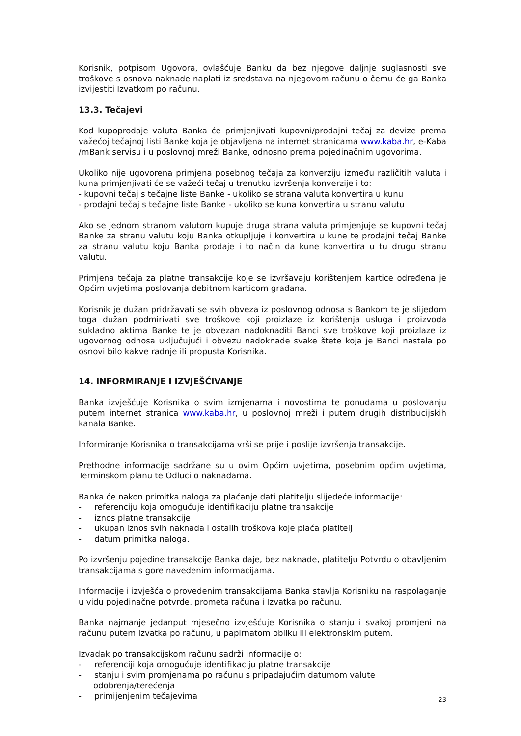Korisnik, potpisom Ugovora, ovlašćuje Banku da bez njegove daljnje suglasnosti sve troškove s osnova naknade naplati iz sredstava na njegovom računu o čemu će ga Banka izvijestiti Izvatkom po računu.
13.3. Tečajevi
Kod kupoprodaje valuta Banka će primjenjivati kupovni/prodajni tečaj za devize prema važećoj tečajnoj listi Banke koja je objavljena na internet stranicama www.kaba.hr, e-Kaba /mBank servisu i u poslovnoj mreži Banke, odnosno prema pojedinačnim ugovorima.
Ukoliko nije ugovorena primjena posebnog tečaja za konverziju između različitih valuta i kuna primjenjivati će se važeći tečaj u trenutku izvršenja konverzije i to:
- kupovni tečaj s tečajne liste Banke - ukoliko se strana valuta konvertira u kunu
- prodajni tečaj s tečajne liste Banke - ukoliko se kuna konvertira u stranu valutu
Ako se jednom stranom valutom kupuje druga strana valuta primjenjuje se kupovni tečaj Banke za stranu valutu koju Banka otkupljuje i konvertira u kune te prodajni tečaj Banke za stranu valutu koju Banka prodaje i to način da kune konvertira u tu drugu stranu valutu.
Primjena tečaja za platne transakcije koje se izvršavaju korištenjem kartice određena je Općim uvjetima poslovanja debitnom karticom građana.
Korisnik je dužan pridržavati se svih obveza iz poslovnog odnosa s Bankom te je slijedom toga dužan podmirivati sve troškove koji proizlaze iz korištenja usluga i proizvoda sukladno aktima Banke te je obvezan nadoknaditi Banci sve troškove koji proizlaze iz ugovornog odnosa uključujući i obvezu nadoknade svake štete koja je Banci nastala po osnovi bilo kakve radnje ili propusta Korisnika.
14. INFORMIRANJE I IZVJEŠĆIVANJE
Banka izvješćuje Korisnika o svim izmjenama i novostima te ponudama u poslovanju putem internet stranica www.kaba.hr, u poslovnoj mreži i putem drugih distribucijskih kanala Banke.
Informiranje Korisnika o transakcijama vrši se prije i poslije izvršenja transakcije.
Prethodne informacije sadržane su u ovim Općim uvjetima, posebnim općim uvjetima, Terminskom planu te Odluci o naknadama.
Banka će nakon primitka naloga za plaćanje dati platitelju slijedeće informacije:
- referenciju koja omogućuje identifikaciju platne transakcije
- iznos platne transakcije
- ukupan iznos svih naknada i ostalih troškova koje plaća platitelj
- datum primitka naloga.
Po izvršenju pojedine transakcije Banka daje, bez naknade, platitelju Potvrdu o obavljenim transakcijama s gore navedenim informacijama.
Informacije i izvješća o provedenim transakcijama Banka stavlja Korisniku na raspolaganje u vidu pojedinačne potvrde, prometa računa i Izvatka po računu.
Banka najmanje jedanput mjesečno izvješćuje Korisnika o stanju i svakoj promjeni na računu putem Izvatka po računu, u papirnatom obliku ili elektronskim putem.
Izvadak po transakcijskom računu sadrži informacije o:
- referenciji koja omogućuje identifikaciju platne transakcije
- stanju i svim promjenama po računu s pripadajućim datumom valute odobrenja/terećenja
- primijenjenim tečajevima
23